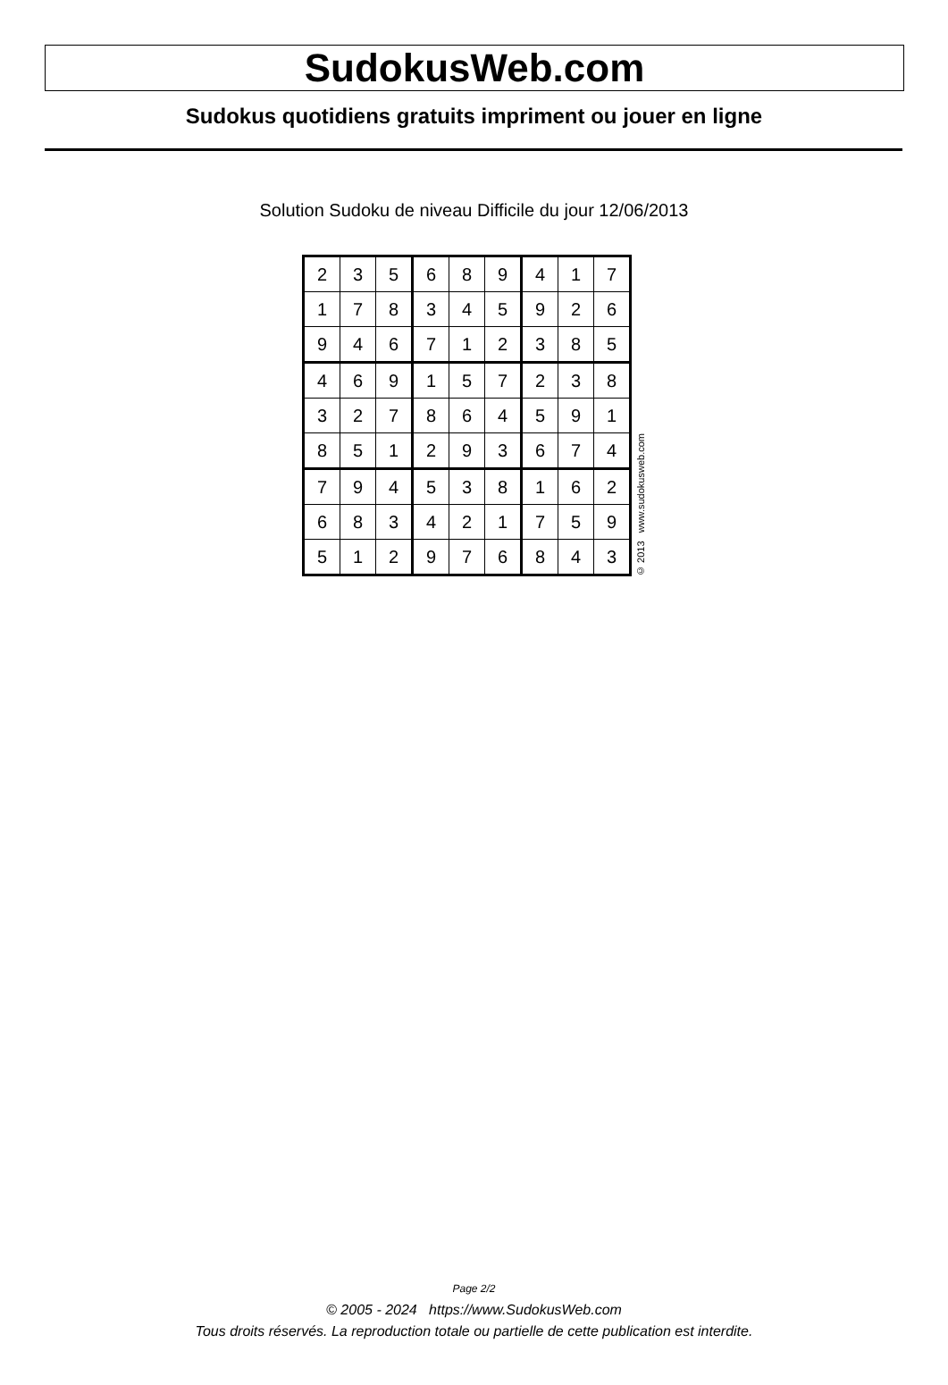SudokusWeb.com
Sudokus quotidiens gratuits impriment ou jouer en ligne
Solution Sudoku de niveau Difficile du jour 12/06/2013
| 2 | 3 | 5 | 6 | 8 | 9 | 4 | 1 | 7 |
| 1 | 7 | 8 | 3 | 4 | 5 | 9 | 2 | 6 |
| 9 | 4 | 6 | 7 | 1 | 2 | 3 | 8 | 5 |
| 4 | 6 | 9 | 1 | 5 | 7 | 2 | 3 | 8 |
| 3 | 2 | 7 | 8 | 6 | 4 | 5 | 9 | 1 |
| 8 | 5 | 1 | 2 | 9 | 3 | 6 | 7 | 4 |
| 7 | 9 | 4 | 5 | 3 | 8 | 1 | 6 | 2 |
| 6 | 8 | 3 | 4 | 2 | 1 | 7 | 5 | 9 |
| 5 | 1 | 2 | 9 | 7 | 6 | 8 | 4 | 3 |
© 2013 www.sudokusweb.com
Page 2/2
© 2005 - 2024 https://www.SudokusWeb.com
Tous droits réservés. La reproduction totale ou partielle de cette publication est interdite.